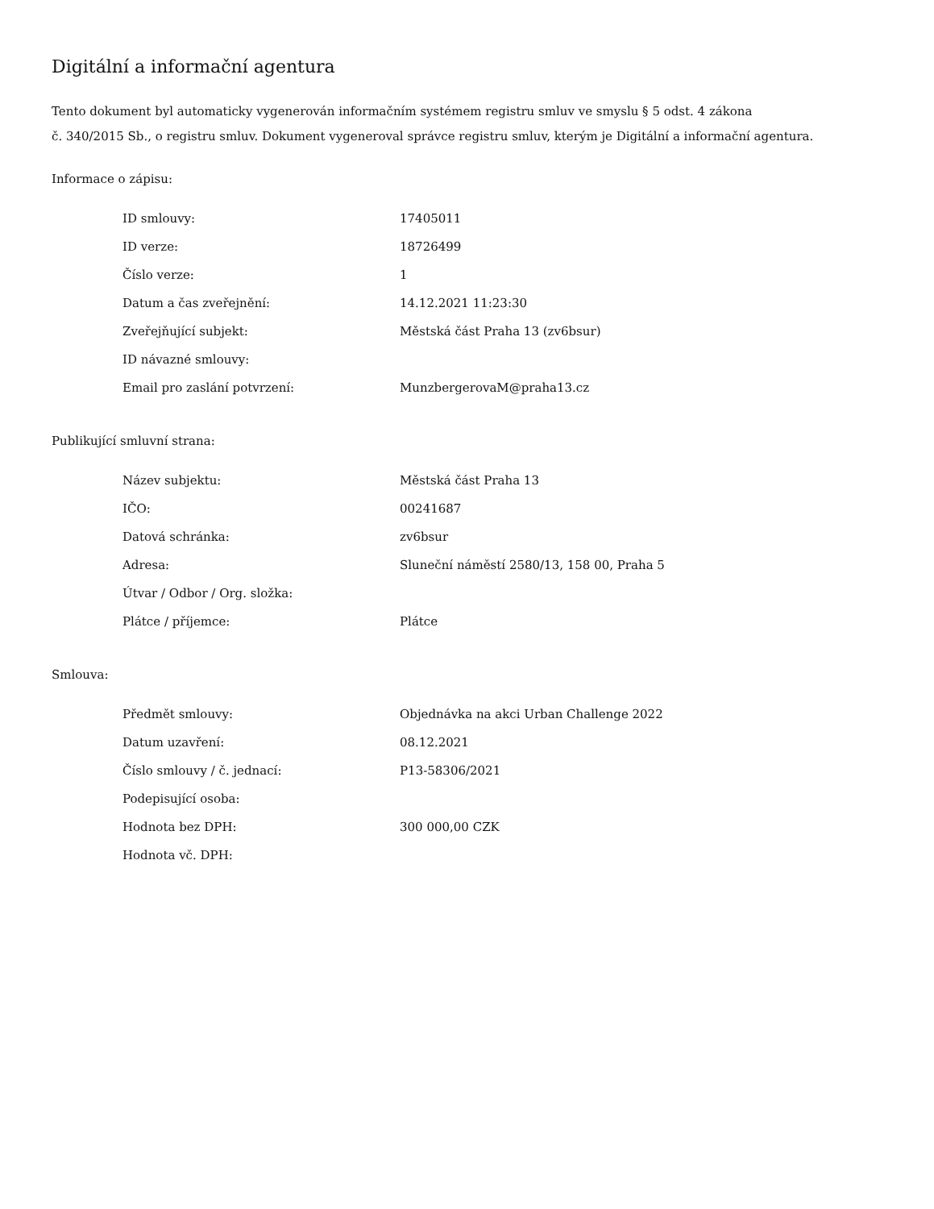Digitální a informační agentura
Tento dokument byl automaticky vygenerován informačním systémem registru smluv ve smyslu § 5 odst. 4 zákona
č. 340/2015 Sb., o registru smluv. Dokument vygeneroval správce registru smluv, kterým je Digitální a informační agentura.
Informace o zápisu:
| ID smlouvy: | 17405011 |
| ID verze: | 18726499 |
| Číslo verze: | 1 |
| Datum a čas zveřejnění: | 14.12.2021 11:23:30 |
| Zveřejňující subjekt: | Městská část Praha 13 (zv6bsur) |
| ID návazné smlouvy: | |
| Email pro zaslání potvrzení: | MunzbergerovaM@praha13.cz |
Publikující smluvní strana:
| Název subjektu: | Městská část Praha 13 |
| IČO: | 00241687 |
| Datová schránka: | zv6bsur |
| Adresa: | Sluneční náměstí 2580/13, 158 00, Praha 5 |
| Útvar / Odbor / Org. složka: | |
| Plátce / příjemce: | Plátce |
Smlouva:
| Předmět smlouvy: | Objednávka na akci Urban Challenge 2022 |
| Datum uzavření: | 08.12.2021 |
| Číslo smlouvy / č. jednací: | P13-58306/2021 |
| Podepisující osoba: | |
| Hodnota bez DPH: | 300 000,00 CZK |
| Hodnota vč. DPH: | |